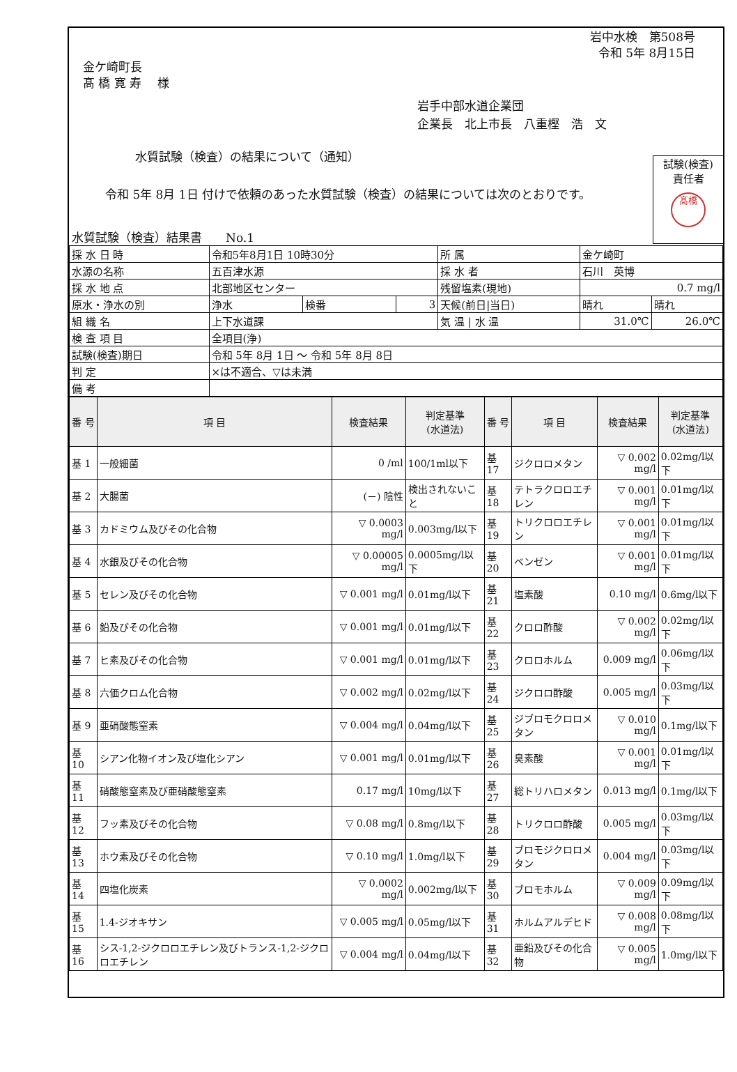金ケ崎町長
髙 橋 寛 寿 　様
岩中水検　第508号
令和 5年 8月15日
岩手中部水道企業団
企業長　北上市長　八重樫　浩　文
水質試験（検査）の結果について（通知）
　令和 5年 8月 1日 付けで依頼のあった水質試験（検査）の結果については次のとおりです。
試験(検査)
責任者
髙橋
水質試験（検査）結果書　　No.1
| 採 水 日 時 | 令和5年8月1日 10時30分 | | | 所 属 | 金ケ崎町 | |
| 水源の名称 | 五百津水源 | | | 採 水 者 | 石川 英博 | |
| 採 水 地 点 | 北部地区センター | | | 残留塩素(現地) | 0.7 mg/l | |
| 原水・浄水の別 | 浄水 | 検番 | 3 | 天候(前日/当日) | 晴れ | 晴れ |
| 組 織 名 | 上下水道課 | | | 気 温 / 水 温 | 31.0℃ | 26.0℃ |
| 検 査 項 目 | 全項目(浄) | | | | | |
| 試験(検査)期日 | 令和 5年 8月 1日 ～ 令和 5年 8月 8日 | | | | | |
| 判 定 | ×は不適合、▽は未満 | | | | | |
| 備 考 | | | | | | |
| 番 号 | 項 目 | 検査結果 | 判定基準 (水道法) | 番 号 | 項 目 | 検査結果 | 判定基準 (水道法) |
| --- | --- | --- | --- | --- | --- | --- | --- |
| 基 1 | 一般細菌 | 0 /ml | 100/1ml以下 | 基 17 | ジクロロメタン | ▽ 0.002 mg/l | 0.02mg/l以下 |
| 基 2 | 大腸菌 | (－) 陰性 | 検出されないこと | 基 18 | テトラクロロエチレン | ▽ 0.001 mg/l | 0.01mg/l以下 |
| 基 3 | カドミウム及びその化合物 | ▽ 0.0003 mg/l | 0.003mg/l以下 | 基 19 | トリクロロエチレン | ▽ 0.001 mg/l | 0.01mg/l以下 |
| 基 4 | 水銀及びその化合物 | ▽ 0.00005 mg/l | 0.0005mg/l以下 | 基 20 | ベンゼン | ▽ 0.001 mg/l | 0.01mg/l以下 |
| 基 5 | セレン及びその化合物 | ▽ 0.001 mg/l | 0.01mg/l以下 | 基 21 | 塩素酸 | 0.10 mg/l | 0.6mg/l以下 |
| 基 6 | 鉛及びその化合物 | ▽ 0.001 mg/l | 0.01mg/l以下 | 基 22 | クロロ酢酸 | ▽ 0.002 mg/l | 0.02mg/l以下 |
| 基 7 | ヒ素及びその化合物 | ▽ 0.001 mg/l | 0.01mg/l以下 | 基 23 | クロロホルム | 0.009 mg/l | 0.06mg/l以下 |
| 基 8 | 六価クロム化合物 | ▽ 0.002 mg/l | 0.02mg/l以下 | 基 24 | ジクロロ酢酸 | 0.005 mg/l | 0.03mg/l以下 |
| 基 9 | 亜硝酸態窒素 | ▽ 0.004 mg/l | 0.04mg/l以下 | 基 25 | ジブロモクロロメタン | ▽ 0.010 mg/l | 0.1mg/l以下 |
| 基 10 | シアン化物イオン及び塩化シアン | ▽ 0.001 mg/l | 0.01mg/l以下 | 基 26 | 臭素酸 | ▽ 0.001 mg/l | 0.01mg/l以下 |
| 基 11 | 硝酸態窒素及び亜硝酸態窒素 | 0.17 mg/l | 10mg/l以下 | 基 27 | 総トリハロメタン | 0.013 mg/l | 0.1mg/l以下 |
| 基 12 | フッ素及びその化合物 | ▽ 0.08 mg/l | 0.8mg/l以下 | 基 28 | トリクロロ酢酸 | 0.005 mg/l | 0.03mg/l以下 |
| 基 13 | ホウ素及びその化合物 | ▽ 0.10 mg/l | 1.0mg/l以下 | 基 29 | ブロモジクロロメタン | 0.004 mg/l | 0.03mg/l以下 |
| 基 14 | 四塩化炭素 | ▽ 0.0002 mg/l | 0.002mg/l以下 | 基 30 | ブロモホルム | ▽ 0.009 mg/l | 0.09mg/l以下 |
| 基 15 | 1.4-ジオキサン | ▽ 0.005 mg/l | 0.05mg/l以下 | 基 31 | ホルムアルデヒド | ▽ 0.008 mg/l | 0.08mg/l以下 |
| 基 16 | シス-1,2-ジクロロエチレン及びトランス-1,2-ジクロロエチレン | ▽ 0.004 mg/l | 0.04mg/l以下 | 基 32 | 亜鉛及びその化合物 | ▽ 0.005 mg/l | 1.0mg/l以下 |